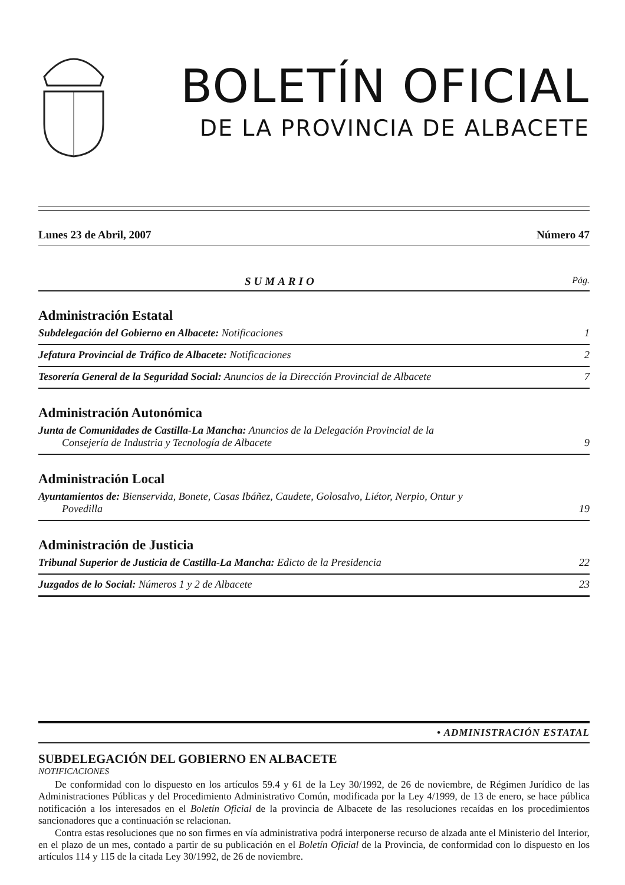BOLETÍN OFICIAL
DE LA PROVINCIA DE ALBACETE
Lunes 23 de Abril, 2007 Número 47
SUMARIO Pág.
Administración Estatal
Subdelegación del Gobierno en Albacete: Notificaciones 1
Jefatura Provincial de Tráfico de Albacete: Notificaciones 2
Tesorería General de la Seguridad Social: Anuncios de la Dirección Provincial de Albacete 7
Administración Autonómica
Junta de Comunidades de Castilla-La Mancha: Anuncios de la Delegación Provincial de la
Consejería de Industria y Tecnología de Albacete 9
Administración Local
Ayuntamientos de: Bienservida, Bonete, Casas Ibáñez, Caudete, Golosalvo, Liétor, Nerpio, Ontur y
Povedilla 19
Administración de Justicia
Tribunal Superior de Justicia de Castilla-La Mancha: Edicto de la Presidencia 22
Juzgados de lo Social: Números 1 y 2 de Albacete 23
• ADMINISTRACIÓN ESTATAL
SUBDELEGACIÓN DEL GOBIERNO EN ALBACETE
NOTIFICACIONES
De conformidad con lo dispuesto en los artículos 59.4 y 61 de la Ley 30/1992, de 26 de noviembre, de Régimen Jurídico de las Administraciones Públicas y del Procedimiento Administrativo Común, modificada por la Ley 4/1999, de 13 de enero, se hace pública notificación a los interesados en el Boletín Oficial de la provincia de Albacete de las resoluciones recaídas en los procedimientos sancionadores que a continuación se relacionan.
Contra estas resoluciones que no son firmes en vía administrativa podrá interponerse recurso de alzada ante el Ministerio del Interior, en el plazo de un mes, contado a partir de su publicación en el Boletín Oficial de la Provincia, de conformidad con lo dispuesto en los artículos 114 y 115 de la citada Ley 30/1992, de 26 de noviembre.